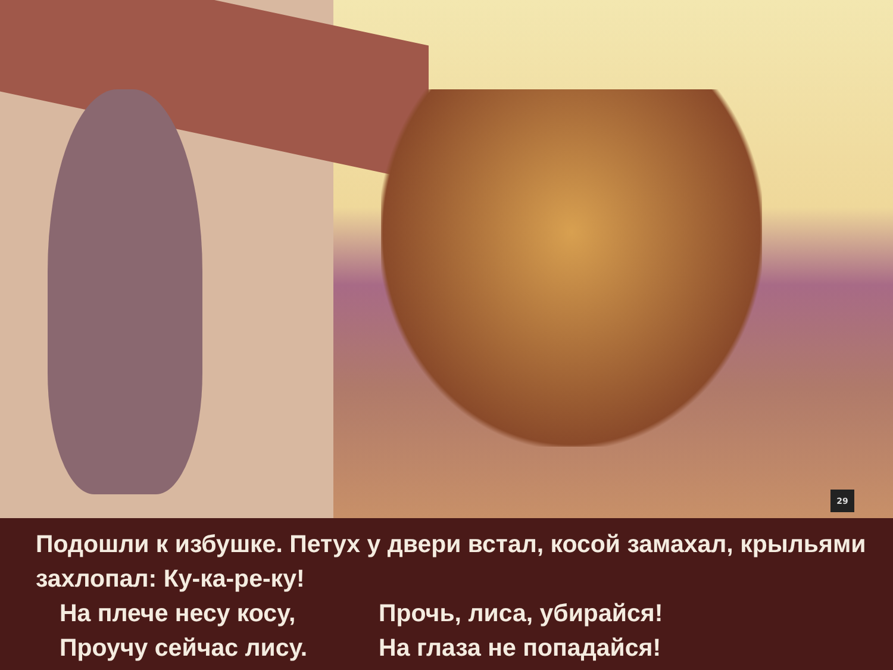29
Подошли к избушке. Петух у двери встал, косой замахал, крыльями захлопал: Ку-ка-ре-ку!
На плече несу косу,
Проучу сейчас лису.
Прочь, лиса, убирайся!
На глаза не попадайся!